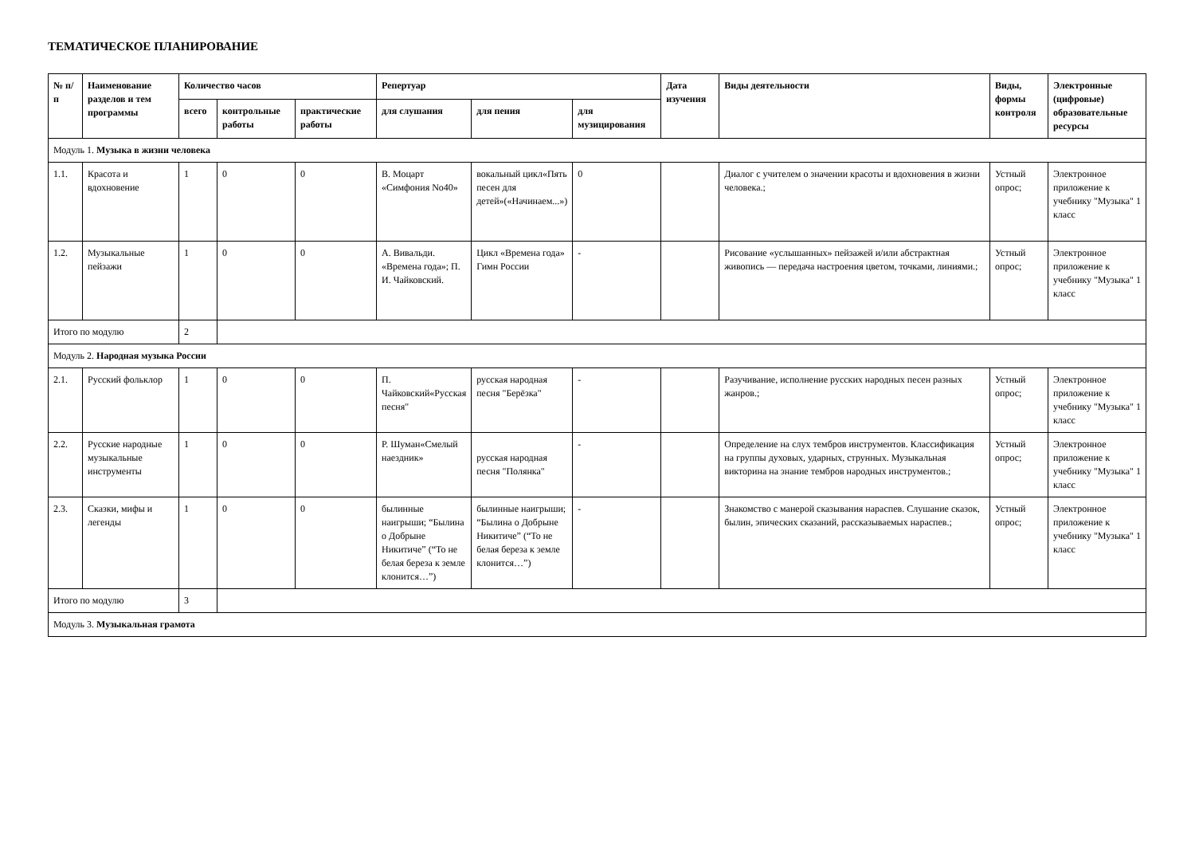ТЕМАТИЧЕСКОЕ ПЛАНИРОВАНИЕ
| № п/п | Наименование разделов и тем программы | Количество часов | | | Репертуар | | | Дата изучения | Виды деятельности | Виды, формы контроля | Электронные (цифровые) образовательные ресурсы |
| --- | --- | --- | --- | --- | --- | --- | --- | --- | --- | --- | --- |
| | | всего | контрольные работы | практические работы | для слушания | для пения | для музицирования | | | | |
| Модуль 1. Музыка в жизни человека | | | | | | | | | | | |
| 1.1. | Красота и вдохновение | 1 | 0 | 0 | В. Моцарт «Симфония No40» | вокальный цикл«Пять песен для детей»(«Начинаем...») | 0 | | Диалог с учителем о значении красоты и вдохновения в жизни человека.; | Устный опрос; | Электронное приложение к учебнику "Музыка" 1 класс |
| 1.2. | Музыкальные пейзажи | 1 | 0 | 0 | А. Вивальди. «Времена года»; П. И. Чайковский. | Цикл «Времена года» Гимн России | - | | Рисование «услышанных» пейзажей и/или абстрактная живопись — передача настроения цветом, точками, линиями.; | Устный опрос; | Электронное приложение к учебнику "Музыка" 1 класс |
| Итого по модулю | | 2 | | | | | | | | | |
| Модуль 2. Народная музыка России | | | | | | | | | | | |
| 2.1. | Русский фольклор | 1 | 0 | 0 | П. Чайковский«Русская песня" | русская народная песня "Берёзка" | - | | Разучивание, исполнение русских народных песен разных жанров.; | Устный опрос; | Электронное приложение к учебнику "Музыка" 1 класс |
| 2.2. | Русские народные музыкальные инструменты | 1 | 0 | 0 | Р. Шуман«Смелый наездник» | русская народная песня "Полянка" | - | | Определение на слух тембров инструментов. Классификация на группы духовых, ударных, струнных. Музыкальная викторина на знание тембров народных инструментов.; | Устный опрос; | Электронное приложение к учебнику "Музыка" 1 класс |
| 2.3. | Сказки, мифы и легенды | 1 | 0 | 0 | былинные наигрыши; “Былина о Добрыне Никитиче” (“То не белая береза к земле клонится…”) | былинные наигрыши; “Былина о Добрыне Никитиче” (“То не белая береза к земле клонится…”) | - | | Знакомство с манерой сказывания нараспев. Слушание сказок, былин, эпических сказаний, рассказываемых нараспев.; | Устный опрос; | Электронное приложение к учебнику "Музыка" 1 класс |
| Итого по модулю | | 3 | | | | | | | | | |
| Модуль 3. Музыкальная грамота | | | | | | | | | | | |